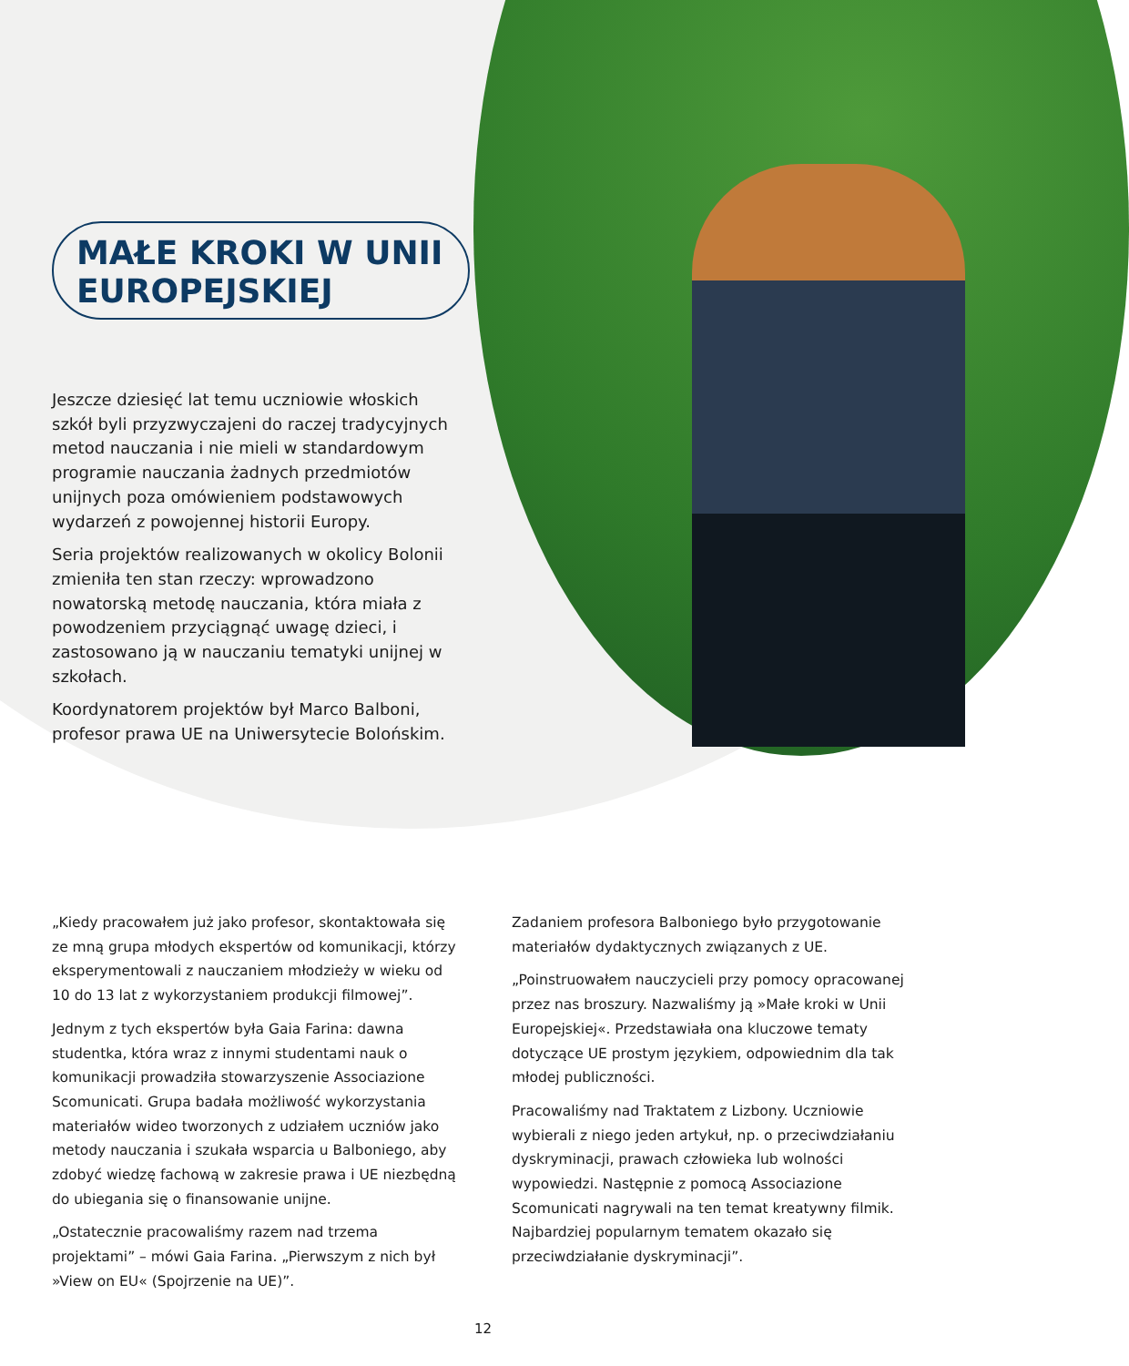MAŁE KROKI W UNII EUROPEJSKIEJ
Jeszcze dziesięć lat temu uczniowie włoskich szkół byli przyzwyczajeni do raczej tradycyjnych metod nauczania i nie mieli w standardowym programie nauczania żadnych przedmiotów unijnych poza omówieniem podstawowych wydarzeń z powojennej historii Europy.
Seria projektów realizowanych w okolicy Bolonii zmieniła ten stan rzeczy: wprowadzono nowatorską metodę nauczania, która miała z powodzeniem przyciągnąć uwagę dzieci, i zastosowano ją w nauczaniu tematyki unijnej w szkołach.
Koordynatorem projektów był Marco Balboni, profesor prawa UE na Uniwersytecie Bolońskim.
„Kiedy pracowałem już jako profesor, skontaktowała się ze mną grupa młodych ekspertów od komunikacji, którzy eksperymentowali z nauczaniem młodzieży w wieku od 10 do 13 lat z wykorzystaniem produkcji filmowej”.
Jednym z tych ekspertów była Gaia Farina: dawna studentka, która wraz z innymi studentami nauk o komunikacji prowadziła stowarzyszenie Associazione Scomunicati. Grupa badała możliwość wykorzystania materiałów wideo tworzonych z udziałem uczniów jako metody nauczania i szukała wsparcia u Balboniego, aby zdobyć wiedzę fachową w zakresie prawa i UE niezbędną do ubiegania się o finansowanie unijne.
„Ostatecznie pracowaliśmy razem nad trzema projektami” – mówi Gaia Farina. „Pierwszym z nich był »View on EU« (Spojrzenie na UE)”.
Zadaniem profesora Balboniego było przygotowanie materiałów dydaktycznych związanych z UE.
„Poinstruowałem nauczycieli przy pomocy opracowanej przez nas broszury. Nazwaliśmy ją »Małe kroki w Unii Europejskiej«. Przedstawiała ona kluczowe tematy dotyczące UE prostym językiem, odpowiednim dla tak młodej publiczności.
Pracowaliśmy nad Traktatem z Lizbony. Uczniowie wybierali z niego jeden artykuł, np. o przeciwdziałaniu dyskryminacji, prawach człowieka lub wolności wypowiedzi. Następnie z pomocą Associazione Scomunicati nagrywali na ten temat kreatywny filmik. Najbardziej popularnym tematem okazało się przeciwdziałanie dyskryminacji”.
12